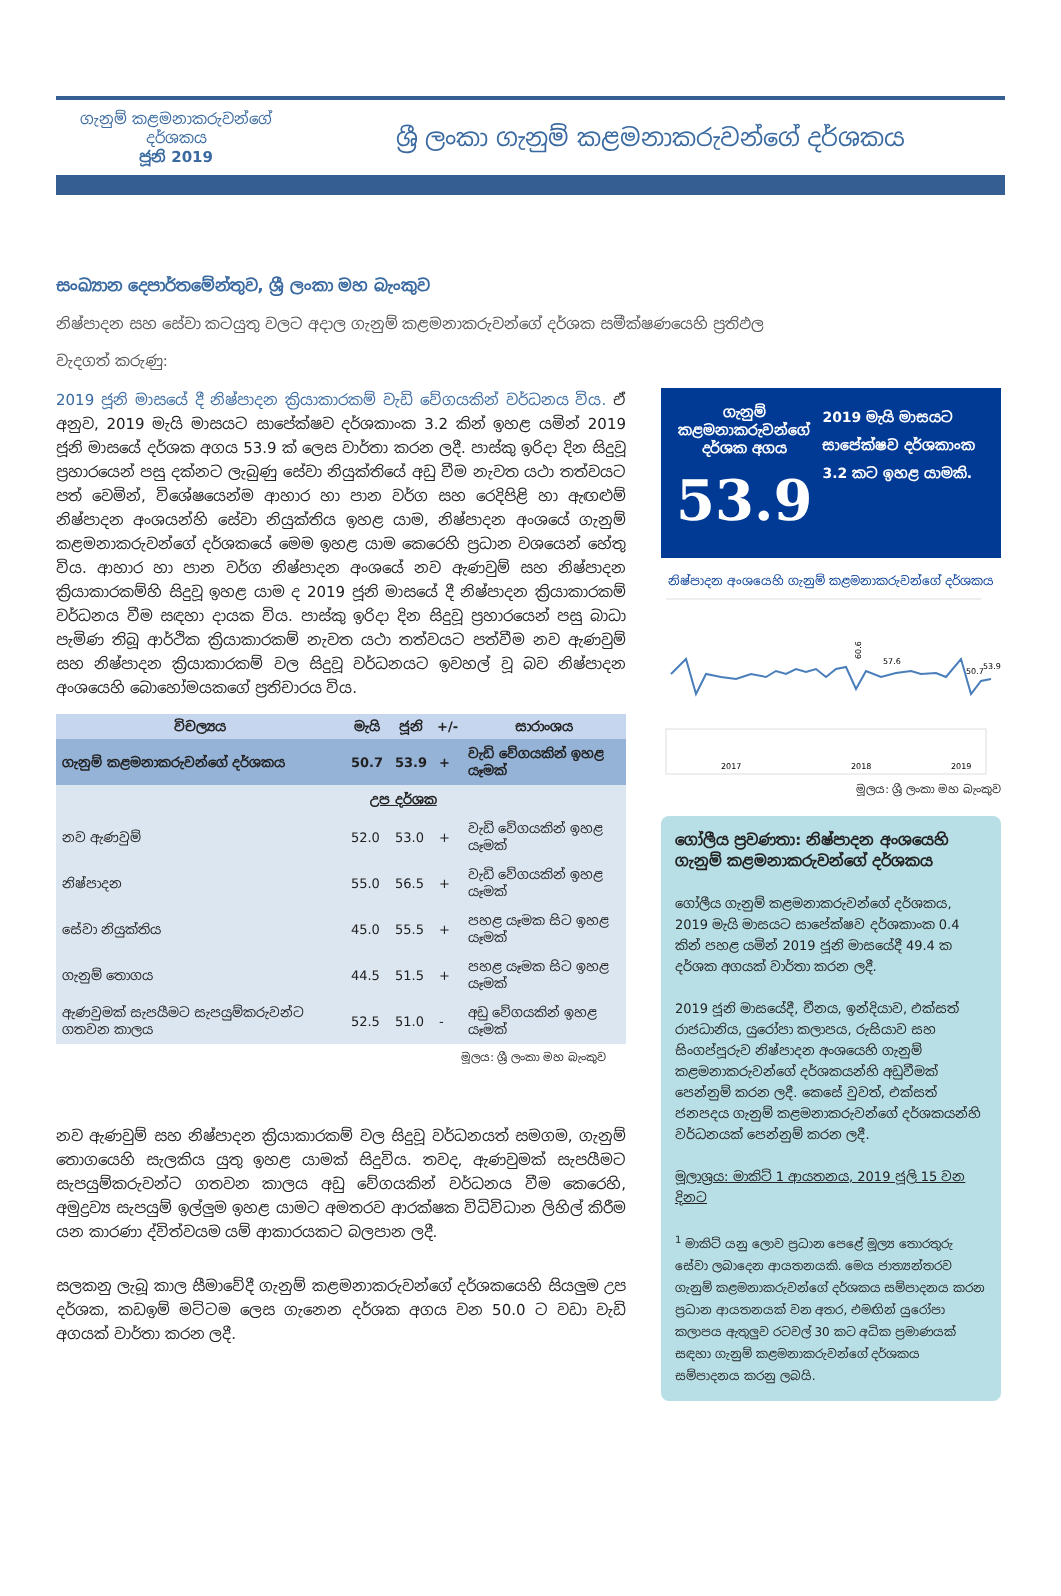ගැනුම් කළමනාකරුවන්ගේ
දර්ශකය
ජූනි 2019
ශ්‍රී ලංකා ගැනුම් කළමනාකරුවන්ගේ දර්ශකය
සංඛ්‍යාන දෙපාර්තමේන්තුව, ශ්‍රී ලංකා මහ බැංකුව
නිෂ්පාදන සහ සේවා කටයුතු වලට අදාල ගැනුම් කළමනාකරුවන්ගේ දර්ශක සමීක්ෂණයෙහි ප්‍රතිඵල
වැදගත් කරුණු:
2019 ජූනි මාසයේ දී නිෂ්පාදන ක්‍රියාකාරකම් වැඩි වේගයකින් වර්ධනය විය. ඒ අනුව, 2019 මැයි මාසයට සාපේක්ෂව දර්ශකාංක 3.2 කින් ඉහළ යමින් 2019 ජූනි මාසයේ දර්ශක අගය 53.9 ක් ලෙස වාර්තා කරන ලදී. පාස්කු ඉරිදා දින සිදුවූ ප්‍රහාරයෙන් පසු දක්නට ලැබුණු සේවා නියුක්තියේ අඩු වීම නැවත යථා තත්වයට පත් වෙමින්, විශේෂයෙන්ම ආහාර හා පාන වර්ග සහ රෙදිපිළි හා ඇඟළුම් නිෂ්පාදන අංශයන්හි සේවා නියුක්තිය ඉහළ යාම, නිෂ්පාදන අංශයේ ගැනුම් කළමනාකරුවන්ගේ දර්ශකයේ මෙම ඉහළ යාම කෙරෙහි ප්‍රධාන වශයෙන් හේතු විය. ආහාර හා පාන වර්ග නිෂ්පාදන අංශයේ නව ඇණවුම් සහ නිෂ්පාදන ක්‍රියාකාරකම්හි සිදුවූ ඉහළ යාම ද 2019 ජූනි මාසයේ දී නිෂ්පාදන ක්‍රියාකාරකම් වර්ධනය වීම සඳහා දායක විය. පාස්කු ඉරිදා දින සිදුවූ ප්‍රහාරයෙන් පසු බාධා පැමිණ තිබූ ආර්ථික ක්‍රියාකාරකම් නැවත යථා තත්වයට පත්වීම නව ඇණවුම් සහ නිෂ්පාදන ක්‍රියාකාරකම් වල සිදුවූ වර්ධනයට ඉවහල් වූ බව නිෂ්පාදන අංශයෙහි බොහෝමයකගේ ප්‍රතිචාරය විය.
| විචල්‍යය | මැයි | ජූනි | +/- | සාරාංශය |
| --- | --- | --- | --- | --- |
| ගැනුම් කළමනාකරුවන්ගේ දර්ශකය | 50.7 | 53.9 | + | වැඩි වේගයකින් ඉහළ යෑමක් |
| | උප දර්ශක | | | |
| නව ඇණවුම් | 52.0 | 53.0 | + | වැඩි වේගයකින් ඉහළ යෑමක් |
| නිෂ්පාදන | 55.0 | 56.5 | + | වැඩි වේගයකින් ඉහළ යෑමක් |
| සේවා නියුක්තිය | 45.0 | 55.5 | + | පහළ යෑමක සිට ඉහළ යෑමක් |
| ගැනුම් තොගය | 44.5 | 51.5 | + | පහළ යෑමක සිට ඉහළ යෑමක් |
| ඇණවුමක් සැපයීමට සැපයුම්කරුවන්ට ගතවන කාලය | 52.5 | 51.0 | - | අඩු වේගයකින් ඉහළ යෑමක් |
මූලය: ශ්‍රී ලංකා මහ බැංකුව
නව ඇණවුම් සහ නිෂ්පාදන ක්‍රියාකාරකම් වල සිදුවූ වර්ධනයත් සමගම, ගැනුම් තොගයෙහි සැලකිය යුතු ඉහළ යාමක් සිදුවිය. තවද, ඇණවුමක් සැපයීමට සැපයුම්කරුවන්ට ගතවන කාලය අඩු වේගයකින් වර්ධනය වීම කෙරෙහි, අමුද්‍රව්‍ය සැපයුම් ඉල්ලුම ඉහළ යාමට අමතරව ආරක්ෂක විධිවිධාන ලිහිල් කිරීම යන කාරණා ද්විත්වයම යම් ආකාරයකට බලපාන ලදී.
සලකනු ලැබූ කාල සීමාවේදී ගැනුම් කළමනාකරුවන්ගේ දර්ශකයෙහි සියලුම උප දර්ශක, කඩඉම් මට්ටම ලෙස ගැනෙන දර්ශක අගය වන 50.0 ට වඩා වැඩි අගයක් වාර්තා කරන ලදී.
ගැනුම් කළමනාකරුවන්ගේ දර්ශක අගය
53.9
2019 මැයි මාසයට සාපේක්ෂව දර්ශකාංක 3.2 කට ඉහළ යාමකි.
නිෂ්පාදන අංශයෙහි ගැනුම් කළමනාකරුවන්ගේ දර්ශකය
60.6
57.6
50.7
53.9
2017
2018
2019
මූලය: ශ්‍රී ලංකා මහ බැංකුව
ගෝලීය ප්‍රවණතා: නිෂ්පාදන අංශයෙහි ගැනුම් කළමනාකරුවන්ගේ දර්ශකය
ගෝලීය ගැනුම් කළමනාකරුවන්ගේ දර්ශකය, 2019 මැයි මාසයට සාපේක්ෂව දර්ශකාංක 0.4 කින් පහළ යමින් 2019 ජූනි මාසයේදී 49.4 ක දර්ශක අගයක් වාර්තා කරන ලදී.
2019 ජූනි මාසයේදී, චීනය, ඉන්දියාව, එක්සත් රාජධානිය, යුරෝපා කලාපය, රුසියාව සහ සිංගප්පූරුව නිෂ්පාදන අංශයෙහි ගැනුම් කළමනාකරුවන්ගේ දර්ශකයන්හි අඩුවීමක් පෙන්නුම් කරන ලදී. කෙසේ වුවත්, එක්සත් ජනපදය ගැනුම් කළමනාකරුවන්ගේ දර්ශකයන්හි වර්ධනයක් පෙන්නුම් කරන ලදී.
මූලාශ්‍රය: මාකිට් 1 ආයතනය, 2019 ජූලි 15 වන දිනට
<sup>1</sup> මාකිට් යනු ලොව ප්‍රධාන පෙළේ මූල්‍ය තොරතුරු සේවා ලබාදෙන ආයතනයකි. මෙය ජාත්‍යන්තරව ගැනුම් කළමනාකරුවන්ගේ දර්ශකය සම්පාදනය කරන ප්‍රධාන ආයතනයක් වන අතර, එමඟින් යුරෝපා කලාපය ඇතුලුව රටවල් 30 කට අධික ප්‍රමාණයක් සඳහා ගැනුම් කළමනාකරුවන්ගේ දර්ශකය සම්පාදනය කරනු ලබයි.